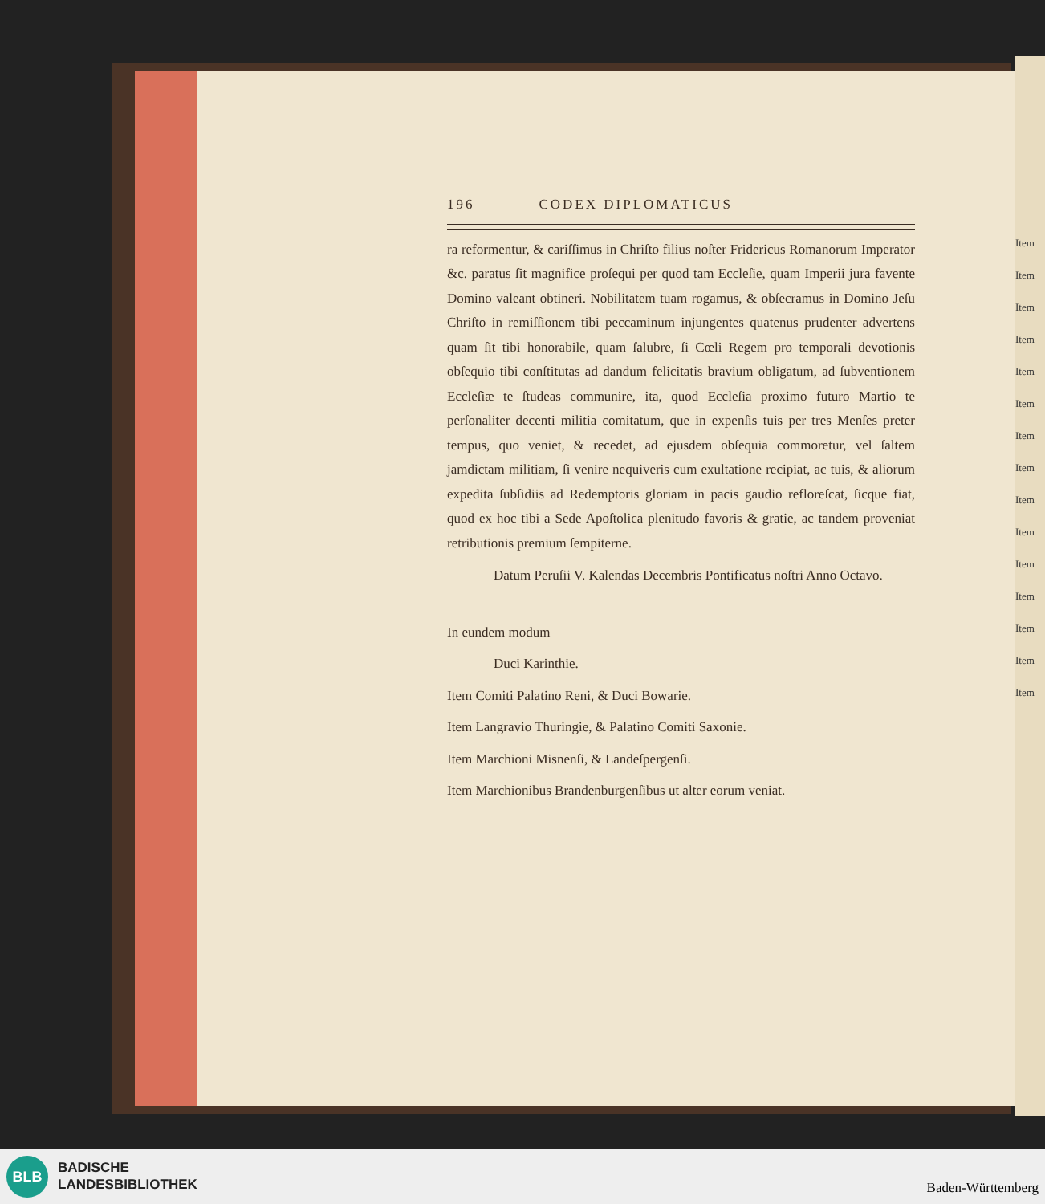Item
Item
Item
Item
Item
Item
Item
Item
Item
Item
Item
Item
Item
Item
Item
196 CODEX DIPLOMATICUS
ra reformentur, & cariſſimus in Chriſto filius noſter Fridericus Romanorum Imperator &c. paratus ſit magnifice proſequi per quod tam Eccleſie, quam Imperii jura favente Domino valeant obtineri. Nobilitatem tuam rogamus, & obſecramus in Domino Jeſu Chriſto in remiſſionem tibi peccaminum injungentes quatenus prudenter advertens quam ſit tibi honorabile, quam ſalubre, ſi Cœli Regem pro temporali devotionis obſequio tibi conſtitutas ad dandum felicitatis bravium obligatum, ad ſubventionem Eccleſiæ te ſtudeas communire, ita, quod Eccleſia proximo futuro Martio te perſonaliter decenti militia comitatum, que in expenſis tuis per tres Menſes preter tempus, quo veniet, & recedet, ad ejusdem obſequia commoretur, vel ſaltem jamdictam militiam, ſi venire nequiveris cum exultatione recipiat, ac tuis, & aliorum expedita ſubſidiis ad Redemptoris gloriam in pacis gaudio refloreſcat, ſicque fiat, quod ex hoc tibi a Sede Apoſtolica plenitudo favoris & gratie, ac tandem proveniat retributionis premium ſempiterne.
Datum Peruſii V. Kalendas Decembris Pontificatus noſtri Anno Octavo.
In eundem modum
Duci Karinthie.
Item Comiti Palatino Reni, & Duci Bowarie.
Item Langravio Thuringie, & Palatino Comiti Saxonie.
Item Marchioni Misnenſi, & Landeſpergenſi.
Item Marchionibus Brandenburgenſibus ut alter eorum veniat.
BLB
BADISCHE
LANDESBIBLIOTHEK
Baden-Württemberg